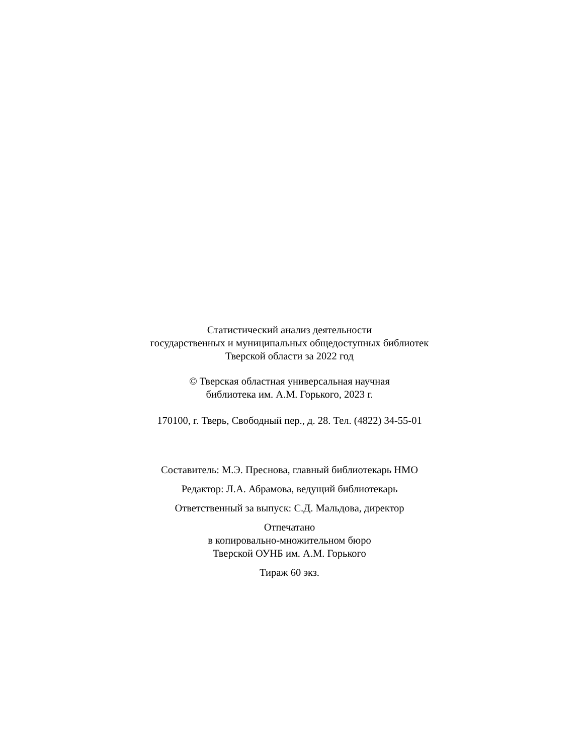Статистический анализ деятельности
государственных и муниципальных общедоступных библиотек
Тверской области за 2022 год
© Тверская областная универсальная научная
библиотека им. А.М. Горького, 2023 г.
170100, г. Тверь, Свободный пер., д. 28. Тел. (4822) 34-55-01
Составитель: М.Э. Преснова, главный библиотекарь НМО
Редактор: Л.А. Абрамова, ведущий библиотекарь
Ответственный за выпуск: С.Д. Мальдова, директор
Отпечатано
в копировально-множительном бюро
Тверской ОУНБ им. А.М. Горького
Тираж 60 экз.